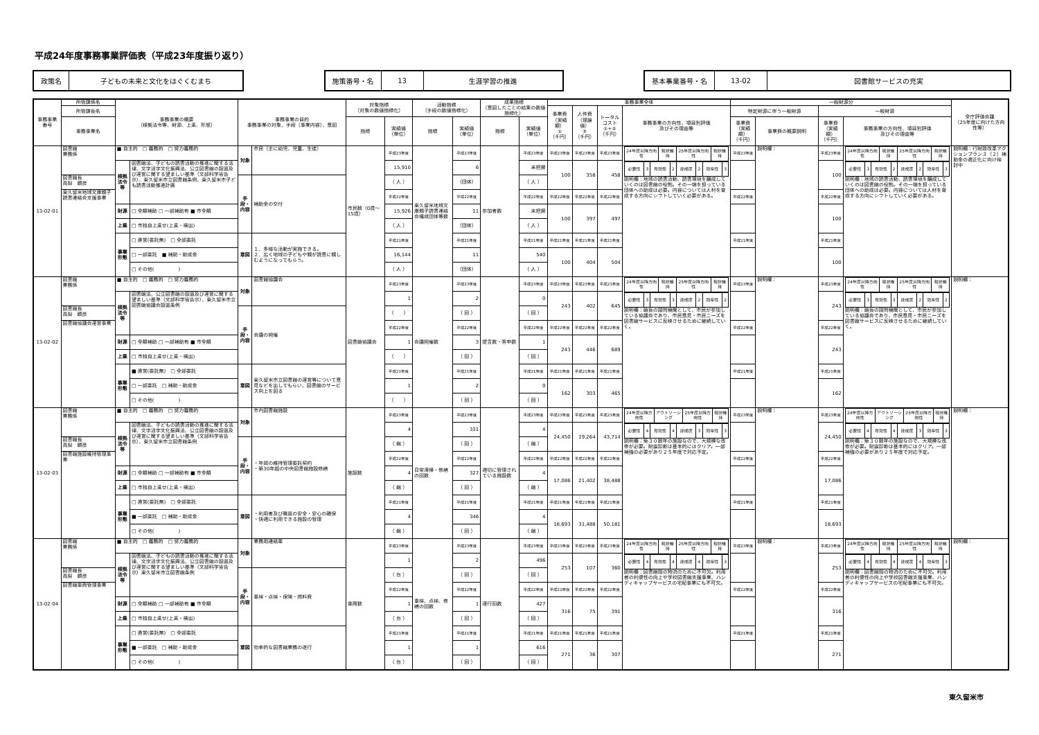平成24年度事務事業評価表（平成23年度振り返り）
| 政策名 | 子どもの未来と文化をはぐくむまち |
| 施策番号・名 | 13 | 生涯学習の推進 |
| 基本事業番号・名 | 13-02 | 図書館サービスの充実 |
| 事務事業 番号 | 所管課係名 | 事務事業の概要 （根拠法令等、財源、上乗、形態） | | 事務事業の目的 事務事業の対象、手段（事業内容）、意図 | | 対象指標 （対象の数値指標化） | | 活動指標 （手段の数値指標化） | | 成果指標 （意図したことの結果の数値指標化） | | 事務事業全体 | | | | 一般財源分 | | | | 全庁評価会議 （25年度に向けた方向性等） |
| --- | --- | --- | --- | --- | --- | --- | --- | --- | --- | --- | --- | --- | --- | --- | --- | --- | --- | --- | --- | --- |
| | 所管課長名 | | | | | | | | | | | 事業費 （実績額） ① （千円） | 人件費 （理論値） ② （千円） | トータル コスト ①+② （千円） | 事務事業の方向性、項目別評価 及びその理由等 | 特定財源に伴う一般財源 | | 一般財源 | | |
| | 事務事業名 | | | | | 指標 | 実績値 （単位） | 指標 | 実績値 （単位） | 指標 | 実績値 （単位） | | | | | 事業費 （実績額） （千円） | 事業費の概要説明 | 事業費 （実績額） （千円） | 事務事業の方向性、項目別評価 及びその理由等 | |
| 13-02-01 | 図書館 業務係 | ■ 自主的 □ 義務的 □ 努力義務的 | | 対象 | 市民（主に幼児、児童、生徒） | 市民数（0歳～15歳） | 平成23年度 | 東久留米地域文庫親子読書連絡会構成団体等数 | 平成23年度 | 参加者数 | 平成23年度 | 平成23年度 | 平成23年度 | 平成23年度 | / 24年度以降方向性 / 現状維持 / 25年度以降方向性 / 現状維持 / / 必要性 / 3 / 有効性 / 2 / 達成度 / 2 / 効率性 / 3 / 説明欄：地域の読書活動、読書環境を醸成していくのは図書館の役割。その一端を担っている団体への助成は必要。内容については人材を育成する方向にシフトしていく必要がある。 | 平成23年度 | 説明欄： | 平成23年度 | / 24年度以降方向性 / 現状維持 / 25年度以降方向性 / 現状維持 / / 必要性 / 3 / 有効性 / 2 / 達成度 / 2 / 効率性 / 3 / 説明欄：地域の読書活動、読書環境を醸成していくのは図書館の役割。その一端を担っている団体への助成は必要。内容については人材を育成する方向にシフトしていく必要がある。 | 説明欄：行財政改革アクションプラン３（２）補助金の適正化に向け検討中 |
| | | 根拠法令等 | 図書館法、子どもの読書活動の推進に関する法律、文字活字文化振興法、公立図書館の設置及び運営に関する望ましい基準（文部科学省告示）、東久留米市立図書館条例、東久留米市子ども読書活動推進計画 | | | | 15,910 | | 6 | | 未把握 | 100 | 358 | 458 | | | | 100 | | |
| | 図書館長 高梨 顕彦 | | | 手段・内容 | 補助金の交付 | | （ 人 ） | | （団体） | | （ 人 ） | | | | | | | | | |
| | 東久留米地域文庫親子読書連絡会支援事業 | | | | | | 平成22年度 | | 平成22年度 | | 平成22年度 | 平成22年度 | 平成22年度 | 平成22年度 | | 平成22年度 | | 平成22年度 | | |
| | | 財源 | □ 全額補助 □ 一部補助有 ■ 市全額 | | | | 15,926 | | 11 | | 未把握 | 100 | 397 | 497 | | | | 100 | | |
| | | 上乗 | □ 市独自上乗せ(上乗・横出) | | | | （ 人 ） | | （団体） | | （ 人 ） | | | | | | | | | |
| | | 事業形態 | □ 直営(委託無) □ 全部委託 | 意図 | １．多様な活動が実施できる。 ２．広く地域の子どもや親が読書に親しむようになってもらう。 | | 平成21年度 | | 平成21年度 | | 平成21年度 | 平成21年度 | 平成21年度 | 平成21年度 | | 平成21年度 | | 平成21年度 | | |
| | | | □ 一部委託 ■ 補助・助成金 | | | | 16,144 | | 11 | | 540 | 100 | 404 | 504 | | | | 100 | | |
| | | | □ その他( ) | | | | （ 人 ） | | （団体） | | （ 人 ） | | | | | | | | | |
| 13-02-02 | 図書館 業務係 | ■ 自主的 □ 義務的 □ 努力義務的 | | 対象 | 図書館協議会 | 図書館協議会 | 平成23年度 | 会議開催数 | 平成23年度 | 提言数・答申数 | 平成23年度 | 平成23年度 | 平成23年度 | 平成23年度 | / 24年度以降方向性 / 現状維持 / 25年度以降方向性 / 現状維持 / / 必要性 / 3 / 有効性 / 3 / 達成度 / 2 / 効率性 / 2 / 説明欄：館長の諮問機関として、市民が参加している協議会であり、市民意見・市民ニーズを図書館サービスに反映させるために継続していく。 | 平成23年度 | 説明欄： | 平成23年度 | / 24年度以降方向性 / 現状維持 / 25年度以降方向性 / 現状維持 / / 必要性 / 3 / 有効性 / 3 / 達成度 / 2 / 効率性 / 2 / 説明欄：館長の諮問機関として、市民が参加している協議会であり、市民意見・市民ニーズを図書館サービスに反映させるために継続していく。 | 説明欄： |
| | | 根拠法令等 | 図書館法、公立図書館の設置及び運営に関する望ましい基準（文部科学省告示）、東久留米市立図書館協議会設置条例 | | | | 1 | | 2 | | 0 | 243 | 402 | 645 | | | | 243 | | |
| | 図書館長 高梨 顕彦 | | | 手段・内容 | 会議の開催 | | （ ） | | （ 回 ） | | （ 回 ） | | | | | | | | | |
| | 図書館協議会運営事業 | | | | | | 平成22年度 | | 平成22年度 | | 平成22年度 | 平成22年度 | 平成22年度 | 平成22年度 | | 平成22年度 | | 平成22年度 | | |
| | | 財源 | □ 全額補助 □ 一部補助有 ■ 市全額 | | | | 1 | | 3 | | 1 | 243 | 446 | 689 | | | | 243 | | |
| | | 上乗 | □ 市独自上乗せ(上乗・横出) | | | | （ ） | | （ 回 ） | | （ 回 ） | | | | | | | | | |
| | | 事業形態 | ■ 直営(委託無) □ 全部委託 | 意図 | 東久留米市立図書館の運営等について意見などを出してもらい、図書館のサービス向上を図る | | 平成21年度 | | 平成21年度 | | 平成21年度 | 平成21年度 | 平成21年度 | 平成21年度 | | 平成21年度 | | 平成21年度 | | |
| | | | □ 一部委託 □ 補助・助成金 | | | | 1 | | 2 | | 0 | 162 | 303 | 465 | | | | 162 | | |
| | | | □ その他( ) | | | | （ ） | | （ 回 ） | | （ 回 ） | | | | | | | | | |
| 13-02-03 | 図書館 業務係 | ■ 自主的 □ 義務的 □ 努力義務的 | | 対象 | 市内図書館施設 | 施設数 | 平成23年度 | 日常清掃・修繕の回数 | 平成23年度 | 適切に管理されている施設数 | 平成23年度 | 平成23年度 | 平成23年度 | 平成23年度 | / 24年度以降方向性 / アウトソーシング / 25年度以降方向性 / 現状維持 / / 必要性 / 4 / 有効性 / 4 / 達成度 / 3 / 効率性 / 3 / 説明欄：築３０数年の施設なので、大規模な改修が必要。耐震診断は基本的にはクリア。一部補強の必要があり２５年度で対応予定。 | 平成23年度 | 説明欄： | 平成23年度 | / 24年度以降方向性 / アウトソーシング / 25年度以降方向性 / 現状維持 / / 必要性 / 4 / 有効性 / 4 / 達成度 / 3 / 効率性 / 3 / 説明欄：築３０数年の施設なので、大規模な改修が必要。耐震診断は基本的にはクリア。一部補強の必要があり２５年度で対応予定。 | 説明欄： |
| | | 根拠法令等 | 図書館法、子どもの読書活動の推進に関する法律、文字活字文化振興法、公立図書館の設置及び運営に関する望ましい基準（文部科学省告示）、東久留米市立図書館条例 | | | | 4 | | 331 | | 4 | 24,450 | 19,264 | 43,714 | | | | 24,450 | | |
| | 図書館長 高梨 顕彦 | | | 手段・内容 | ・年間の維持管理委託契約 ・築30年超の中央図書館施設修繕 | | （ 館 ） | | （ 回 ） | | （ 館 ） | | | | | | | | | |
| | 図書館施設維持管理事業 | | | | | | 平成22年度 | | 平成22年度 | | 平成22年度 | 平成22年度 | 平成22年度 | 平成22年度 | | 平成22年度 | | 平成22年度 | | |
| | | 財源 | □ 全額補助 □ 一部補助有 ■ 市全額 | | | | 4 | | 327 | | 4 | 17,086 | 21,402 | 38,488 | | | | 17,086 | | |
| | | 上乗 | □ 市独自上乗せ(上乗・横出) | | | | （ 館 ） | | （ 回 ） | | （ 館 ） | | | | | | | | | |
| | | 事業形態 | □ 直営(委託無) □ 全部委託 | 意図 | ・利用者及び職員の安全・安心の確保 ・快適に利用できる施設の管理 | | 平成21年度 | | 平成21年度 | | 平成21年度 | 平成21年度 | 平成21年度 | 平成21年度 | | 平成21年度 | | 平成21年度 | | |
| | | | ■ 一部委託 □ 補助・助成金 | | | | 4 | | 346 | | 4 | 18,693 | 31,488 | 50,181 | | | | 18,693 | | |
| | | | □ その他( ) | | | | （ 館 ） | | （ 回 ） | | （ 館 ） | | | | | | | | | |
| 13-02-04 | 図書館 業務係 | ■ 自主的 □ 義務的 □ 努力義務的 | | 対象 | 業務用連絡車 | 車両数 | 平成23年度 | 車検、点検、修繕の回数 | 平成23年度 | 運行回数 | 平成23年度 | 平成23年度 | 平成23年度 | 平成23年度 | / 24年度以降方向性 / 現状維持 / 25年度以降方向性 / 現状維持 / / 必要性 / 4 / 有効性 / 4 / 達成度 / 4 / 効率性 / 3 / 説明欄：図書館間の物流のために不可欠。利用者の利便性の向上や学校図書館支援事業、ハンディキャップサービスの宅配事業にも不可欠。 | 平成23年度 | 説明欄： | 平成23年度 | / 24年度以降方向性 / 現状維持 / 25年度以降方向性 / 現状維持 / / 必要性 / 4 / 有効性 / 4 / 達成度 / 4 / 効率性 / 3 / 説明欄：図書館間の物流のために不可欠。利用者の利便性の向上や学校図書館支援事業、ハンディキャップサービスの宅配事業にも不可欠。 | 説明欄： |
| | | 根拠法令等 | 図書館法、子どもの読書活動の推進に関する法律、文字活字文化振興法、公立図書館の設置及び運営に関する望ましい基準（文部科学省告示）東久留米市立図書館条例 | | | | 1 | | 2 | | 496 | 253 | 107 | 360 | | | | 253 | | |
| | 図書館長 高梨 顕彦 | | | 手段・内容 | 車検・点検・保険・燃料費 | | （ 台 ） | | （ 回 ） | | （ 回 ） | | | | | | | | | |
| | 図書館車両管理事業 | | | | | | 平成22年度 | | 平成22年度 | | 平成22年度 | 平成22年度 | 平成22年度 | 平成22年度 | | 平成22年度 | | 平成22年度 | | |
| | | 財源 | □ 全額補助 □ 一部補助有 ■ 市全額 | | | | 1 | | 1 | | 427 | 316 | 75 | 391 | | | | 316 | | |
| | | 上乗 | □ 市独自上乗せ(上乗・横出) | | | | （ 台 ） | | （ 回 ） | | （ 回 ） | | | | | | | | | |
| | | 事業形態 | □ 直営(委託無) □ 全部委託 | 意図 | 効率的な図書館業務の遂行 | | 平成21年度 | | 平成21年度 | | 平成21年度 | 平成21年度 | 平成21年度 | 平成21年度 | | 平成21年度 | | 平成21年度 | | |
| | | | ■ 一部委託 □ 補助・助成金 | | | | 1 | | 1 | | 616 | 271 | 36 | 307 | | | | 271 | | |
| | | | □ その他( ) | | | | （ 台 ） | | （ 回 ） | | （ 回 ） | | | | | | | | | |
東久留米市